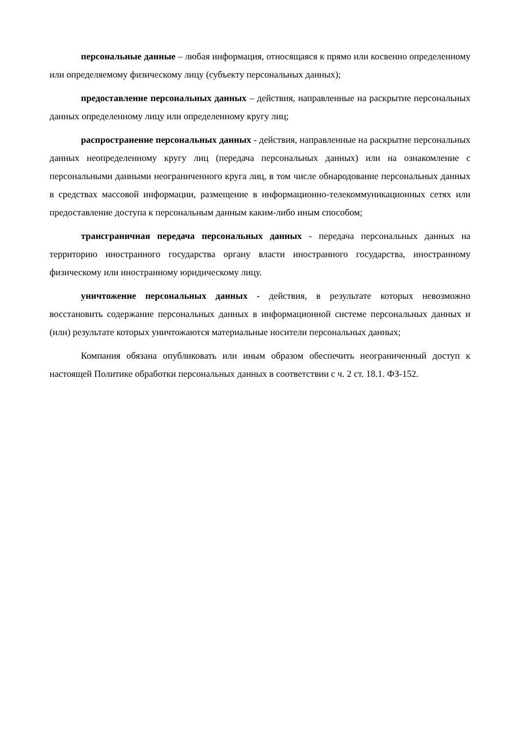персональные данные – любая информация, относящаяся к прямо или косвенно определенному или определяемому физическому лицу (субъекту персональных данных);
предоставление персональных данных – действия, направленные на раскрытие персональных данных определенному лицу или определенному кругу лиц;
распространение персональных данных - действия, направленные на раскрытие персональных данных неопределенному кругу лиц (передача персональных данных) или на ознакомление с персональными данными неограниченного круга лиц, в том числе обнародование персональных данных в средствах массовой информации, размещение в информационно-телекоммуникационных сетях или предоставление доступа к персональным данным каким-либо иным способом;
трансграничная передача персональных данных - передача персональных данных на территорию иностранного государства органу власти иностранного государства, иностранному физическому или иностранному юридическому лицу.
уничтожение персональных данных - действия, в результате которых невозможно восстановить содержание персональных данных в информационной системе персональных данных и (или) результате которых уничтожаются материальные носители персональных данных;
Компания обязана опубликовать или иным образом обеспечить неограниченный доступ к настоящей Политике обработки персональных данных в соответствии с ч. 2 ст. 18.1. ФЗ-152.